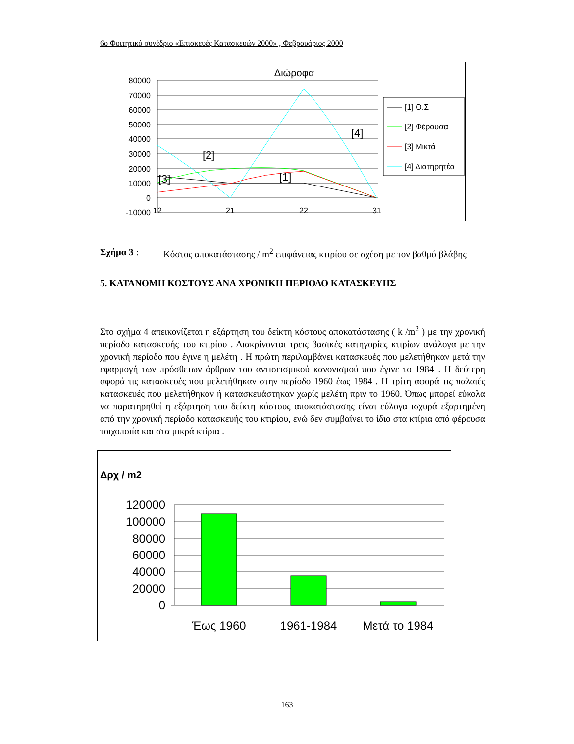6ο Φοιτητικό συνέδριο «Επισκευές Κατασκευών 2000» , Φεβρουάριος 2000
Διώροφα
80000
70000
60000
50000
40000
30000
20000
10000
0
-10000
12
21
22
31
[2]
[3]
[1]
[4]
[1] Ο.Σ
[2] Φέρουσα
[3] Μικτά
[4] Διατηρητέα
Σχήμα 3 : Κόστος αποκατάστασης / m<sup>2</sup> επιφάνειας κτιρίου σε σχέση με τον βαθμό βλάβης
5. ΚΑΤΑΝΟΜΗ ΚΟΣΤΟΥΣ ΑΝΑ ΧΡΟΝΙΚΗ ΠΕΡΙΟΔΟ ΚΑΤΑΣΚΕΥΗΣ
Στο σχήμα 4 απεικονίζεται η εξάρτηση του δείκτη κόστους αποκατάστασης ( k /m<sup>2</sup> ) με την χρονική περίοδο κατασκευής του κτιρίου . Διακρίνονται τρεις βασικές κατηγορίες κτιρίων ανάλογα με την χρονική περίοδο που έγινε η μελέτη . Η πρώτη περιλαμβάνει κατασκευές που μελετήθηκαν μετά την εφαρμογή των πρόσθετων άρθρων του αντισεισμικού κανονισμού που έγινε το 1984 . Η δεύτερη αφορά τις κατασκευές που μελετήθηκαν στην περίοδο 1960 έως 1984 . Η τρίτη αφορά τις παλαιές κατασκευές που μελετήθηκαν ή κατασκευάστηκαν χωρίς μελέτη πριν το 1960. Όπως μπορεί εύκολα να παρατηρηθεί η εξάρτηση του δείκτη κόστους αποκατάστασης είναι εύλογα ισχυρά εξαρτημένη από την χρονική περίοδο κατασκευής του κτιρίου, ενώ δεν συμβαίνει το ίδιο στα κτίρια από φέρουσα τοιχοποιία και στα μικρά κτίρια .
Δρχ / m2
120000
100000
80000
60000
40000
20000
0
Έως 1960
1961-1984
Μετά το 1984
163